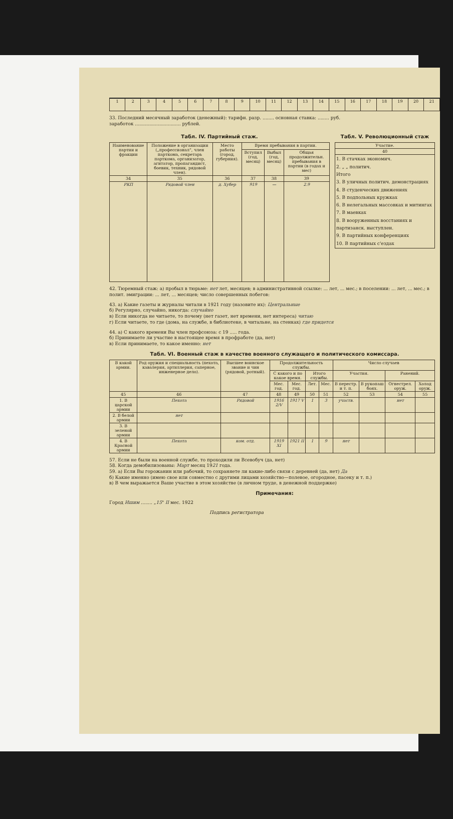| 1 | 2 | 3 | 4 | 5 | 6 | 7 | 8 | 9 | 10 | 11 | 12 | 13 | 14 | 15 | 16 | 17 | 18 | 19 | 20 | 21 |
33. Последний месячный заработок (денежный): тарифн. разр. ........ основная ставка: ........ руб.
заработок ................................ рублей.
Табл. IV. Партийный стаж.
| Наименование партии и фракции | Положение в организации („профессионал", член парткома, секретарь парткома, организатор, агитатор, пропагандист, боевик, техник, рядовой член). | Место работы (город, губерния). | Время пребывания в партии. | | |
| --- | --- | --- | --- | --- | --- |
| | | | Вступил (год, месяц) | Выбыл (год, месяц) | Общая продолжительн. пребывания в партии (в годах и мес) |
| 34 | 35 | 36 | 37 | 38 | 39 |
| РКП | Рядовой член | д. Хубер | 919 | — | 2.9 |
Табл. V. Революционный стаж
| Участие. |
| --- |
| 40 |
| 1. В стачках экономич. 2. „ „ политич. Итого 3. В уличных политич. демонстрациях 4. В студенческих движениях 5. В подпольных кружках 6. В нелегальных массовках и митингах 7. В маевках 8. В вооруженных восстаниях и партизанск. выступлен. 9. В партийных конференциях 10. В партийных с'ездах |
42. Тюремный стаж: а) пробыл в тюрьме: нет лет, месяцев; в административной ссылке: ... лет, ... мес.; в поселении: ... лет, ... мес.; в полит. эмиграции: ... лет, ... месяцев; число совершенных побегов:
43. а) Какие газеты и журналы читали в 1921 году (назовите их): Центральные
б) Регулярно, случайно, никогда: случайно
в) Если никогда не читаете, то почему (нет газет, нет времени, нет интереса) читаю
г) Если читаете, то где (дома, на службе, в библиотеке, в читальне, на стенках) где придется
44. а) С какого времени Вы член профсоюза: с 19 ..... года.
б) Принимаете ли участие в настоящее время в профработе (да, нет)
в) Если принимаете, то какое именно: нет
Табл. VI. Военный стаж в качестве военного служащего и политического комиссара.
| В какой армии. | Род оружия и специальность (пехота, кавалерия, артиллерия, саперное, инженерное дело). | Высшее воинское звание и чин (рядовой, ротный). | Продолжительность службы. | | | | Число случаев | | | |
| --- | --- | --- | --- | --- | --- | --- | --- | --- | --- | --- |
| | | | С какого и по какое время. | | Итого службы. | | Участия. | | Ранений. | |
| | | | Мес. год. | Мес. год. | Лет. | Мес. | В перестр. и т. п. | В рукопаш боях. | Огнестрел. оруж. | Холод оруж. |
| 45 | 46 | 47 | 48 | 49 | 50 | 51 | 52 | 53 | 54 | 55 |
| 1. В царской армии | Пехота | Рядовой | 1916 2/V | 1917 V | 1 | 3 | участв. | | нет | |
| 2. В белой армии | нет | | | | | | | | | |
| 3. В зеленой армии | | | | | | | | | | |
| 4. В Красной армии | Пехота | ком. отд. | 1919 XI | 1921 II | 1 | 9 | нет | | | |
57. Если не были на военной службе, то проходили ли Всевобуч (да, нет)
58. Когда демобилизованы: Март месяц 1921 года.
59. а) Если Вы горожанин или рабочий, то сохраняете ли какие-либо связи с деревней (да, нет) Да
б) Какие именно (имею свое или совместно с другими лицами хозяйство—полевое, огородное, пасеку и т. п.)
в) В чем выражается Ваше участие в этом хозяйстве (в личном труде, в денежной поддержке)
Примечания:
Город Ишим ........ „15" II мес. 1922
Подпись регистратора